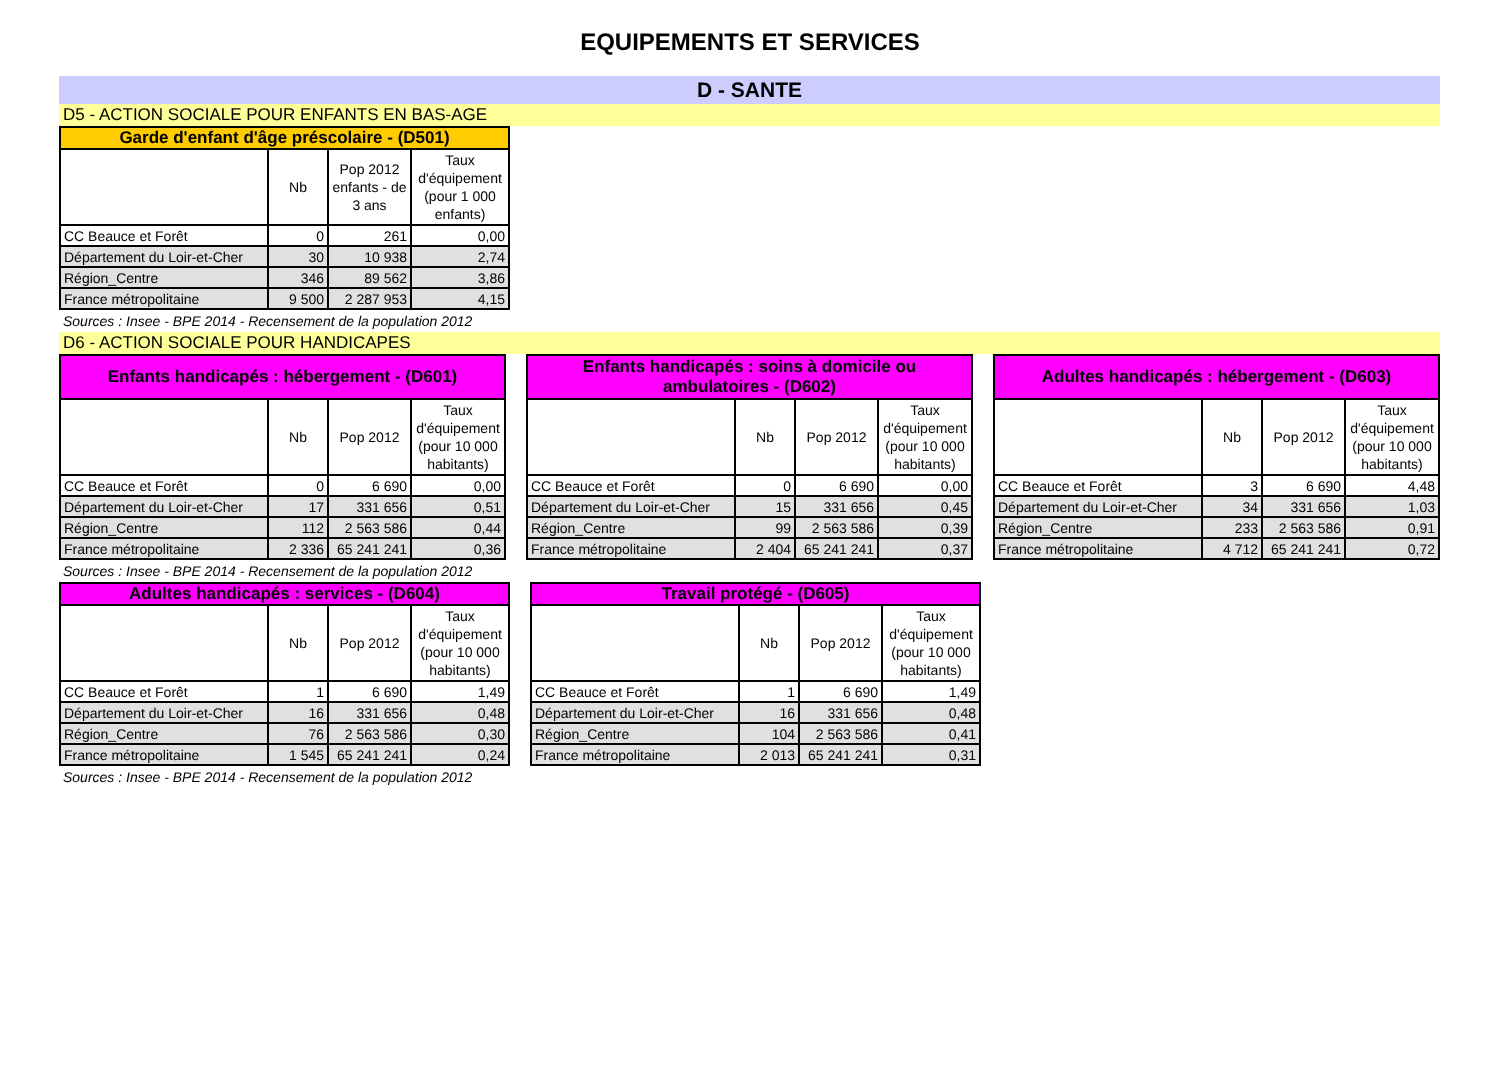EQUIPEMENTS ET SERVICES
D - SANTE
D5 - ACTION SOCIALE POUR ENFANTS EN BAS-AGE
| Garde d'enfant d'âge préscolaire - (D501) | | | |
| --- | --- | --- | --- |
| | Nb | Pop 2012 enfants - de 3 ans | Taux d'équipement (pour 1 000 enfants) |
| CC Beauce et Forêt | 0 | 261 | 0,00 |
| Département du Loir-et-Cher | 30 | 10 938 | 2,74 |
| Région_Centre | 346 | 89 562 | 3,86 |
| France métropolitaine | 9 500 | 2 287 953 | 4,15 |
Sources : Insee - BPE 2014 - Recensement de la population 2012
D6 - ACTION SOCIALE POUR HANDICAPES
| Enfants handicapés : hébergement - (D601) | | | |
| --- | --- | --- | --- |
| | Nb | Pop 2012 | Taux d'équipement (pour 10 000 habitants) |
| CC Beauce et Forêt | 0 | 6 690 | 0,00 |
| Département du Loir-et-Cher | 17 | 331 656 | 0,51 |
| Région_Centre | 112 | 2 563 586 | 0,44 |
| France métropolitaine | 2 336 | 65 241 241 | 0,36 |
| Enfants handicapés : soins à domicile ou ambulatoires - (D602) | | | |
| --- | --- | --- | --- |
| | Nb | Pop 2012 | Taux d'équipement (pour 10 000 habitants) |
| CC Beauce et Forêt | 0 | 6 690 | 0,00 |
| Département du Loir-et-Cher | 15 | 331 656 | 0,45 |
| Région_Centre | 99 | 2 563 586 | 0,39 |
| France métropolitaine | 2 404 | 65 241 241 | 0,37 |
| Adultes handicapés : hébergement - (D603) | | | |
| --- | --- | --- | --- |
| | Nb | Pop 2012 | Taux d'équipement (pour 10 000 habitants) |
| CC Beauce et Forêt | 3 | 6 690 | 4,48 |
| Département du Loir-et-Cher | 34 | 331 656 | 1,03 |
| Région_Centre | 233 | 2 563 586 | 0,91 |
| France métropolitaine | 4 712 | 65 241 241 | 0,72 |
Sources : Insee - BPE 2014 - Recensement de la population 2012
| Adultes handicapés : services - (D604) | | | |
| --- | --- | --- | --- |
| | Nb | Pop 2012 | Taux d'équipement (pour 10 000 habitants) |
| CC Beauce et Forêt | 1 | 6 690 | 1,49 |
| Département du Loir-et-Cher | 16 | 331 656 | 0,48 |
| Région_Centre | 76 | 2 563 586 | 0,30 |
| France métropolitaine | 1 545 | 65 241 241 | 0,24 |
| Travail protégé - (D605) | | | |
| --- | --- | --- | --- |
| | Nb | Pop 2012 | Taux d'équipement (pour 10 000 habitants) |
| CC Beauce et Forêt | 1 | 6 690 | 1,49 |
| Département du Loir-et-Cher | 16 | 331 656 | 0,48 |
| Région_Centre | 104 | 2 563 586 | 0,41 |
| France métropolitaine | 2 013 | 65 241 241 | 0,31 |
Sources : Insee - BPE 2014 - Recensement de la population 2012